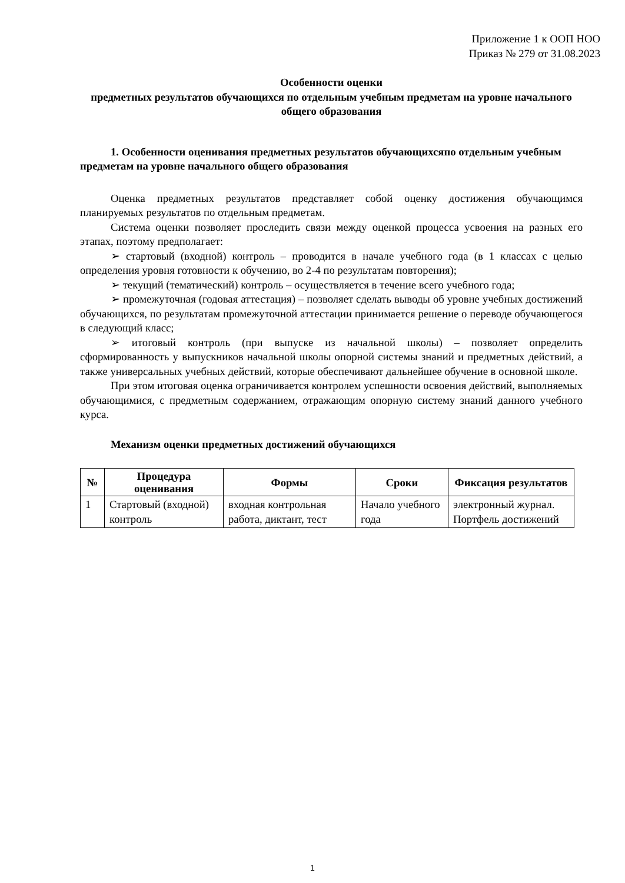Приложение 1 к ООП НОО
Приказ № 279 от 31.08.2023
Особенности оценки
предметных результатов обучающихся по отдельным учебным предметам на уровне начального общего образования
1. Особенности оценивания предметных результатов обучающихсяпо отдельным учебным предметам на уровне начального общего образования
Оценка предметных результатов представляет собой оценку достижения обучающимся планируемых результатов по отдельным предметам.
Система оценки позволяет проследить связи между оценкой процесса усвоения на разных его этапах, поэтому предполагает:
➢ стартовый (входной) контроль – проводится в начале учебного года (в 1 классах с целью определения уровня готовности к обучению, во 2-4 по результатам повторения);
➢ текущий (тематический) контроль – осуществляется в течение всего учебного года;
➢ промежуточная (годовая аттестация) – позволяет сделать выводы об уровне учебных достижений обучающихся, по результатам промежуточной аттестации принимается решение о переводе обучающегося в следующий класс;
➢ итоговый контроль (при выпуске из начальной школы) – позволяет определить сформированность у выпускников начальной школы опорной системы знаний и предметных действий, а также универсальных учебных действий, которые обеспечивают дальнейшее обучение в основной школе.
При этом итоговая оценка ограничивается контролем успешности освоения действий, выполняемых обучающимися, с предметным содержанием, отражающим опорную систему знаний данного учебного курса.
Механизм оценки предметных достижений обучающихся
| № | Процедура оценивания | Формы | Сроки | Фиксация результатов |
| --- | --- | --- | --- | --- |
| 1 | Стартовый (входной) контроль | входная контрольная работа, диктант, тест | Начало учебного года | электронный журнал. Портфель достижений |
1